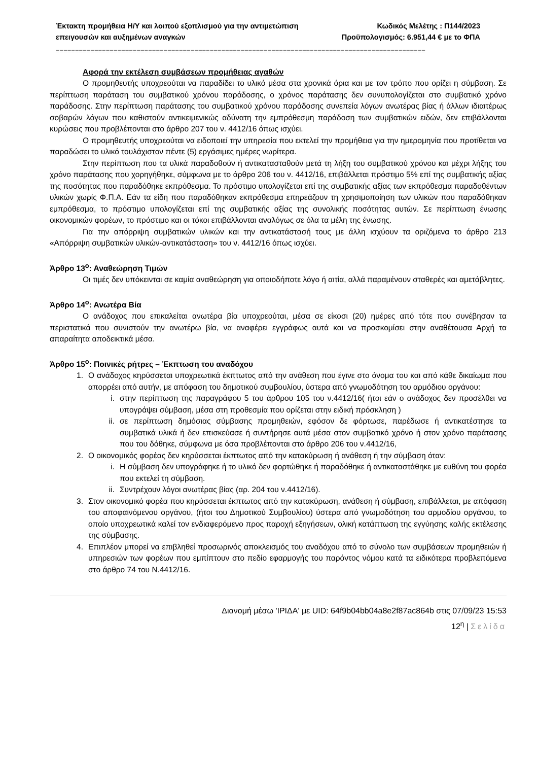Έκτακτη προμήθεια Η/Υ και λοιπού εξοπλισμού για την αντιμετώπιση
επειγουσών και αυξημένων αναγκών
Κωδικός Μελέτης : Π144/2023
Προϋπολογισμός: 6.951,44 € με το ΦΠΑ
================================================================================================
Αφορά την εκτέλεση συμβάσεων προμήθειας αγαθών
Ο προμηθευτής υποχρεούται να παραδίδει το υλικό μέσα στα χρονικά όρια και με τον τρόπο που ορίζει η σύμβαση. Σε περίπτωση παράταση του συμβατικού χρόνου παράδοσης, ο χρόνος παράτασης δεν συνυπολογίζεται στο συμβατικό χρόνο παράδοσης. Στην περίπτωση παράτασης του συμβατικού χρόνου παράδοσης συνεπεία λόγων ανωτέρας βίας ή άλλων ιδιαιτέρως σοβαρών λόγων που καθιστούν αντικειμενικώς αδύνατη την εμπρόθεσμη παράδοση των συμβατικών ειδών, δεν επιβάλλονται κυρώσεις που προβλέπονται στο άρθρο 207 του ν. 4412/16 όπως ισχύει.
Ο προμηθευτής υποχρεούται να ειδοποιεί την υπηρεσία που εκτελεί την προμήθεια για την ημερομηνία που προτίθεται να παραδώσει το υλικό τουλάχιστον πέντε (5) εργάσιμες ημέρες νωρίτερα.
Στην περίπτωση που τα υλικά παραδοθούν ή αντικατασταθούν μετά τη λήξη του συμβατικού χρόνου και μέχρι λήξης του χρόνο παράτασης που χορηγήθηκε, σύμφωνα με το άρθρο 206 του ν. 4412/16, επιβάλλεται πρόστιμο 5% επί της συμβατικής αξίας της ποσότητας που παραδόθηκε εκπρόθεσμα. Το πρόστιμο υπολογίζεται επί της συμβατικής αξίας των εκπρόθεσμα παραδοθέντων υλικών χωρίς Φ.Π.Α. Εάν τα είδη που παραδόθηκαν εκπρόθεσμα επηρεάζουν τη χρησιμοποίηση των υλικών που παραδόθηκαν εμπρόθεσμα, το πρόστιμο υπολογίζεται επί της συμβατικής αξίας της συνολικής ποσότητας αυτών. Σε περίπτωση ένωσης οικονομικών φορέων, το πρόστιμο και οι τόκοι επιβάλλονται αναλόγως σε όλα τα μέλη της ένωσης.
Για την απόρριψη συμβατικών υλικών και την αντικατάστασή τους με άλλη ισχύουν τα οριζόμενα το άρθρο 213 «Απόρριψη συμβατικών υλικών-αντικατάσταση» του ν. 4412/16 όπως ισχύει.
Άρθρο 13<sup>ο</sup>: Αναθεώρηση Τιμών
Οι τιμές δεν υπόκεινται σε καμία αναθεώρηση για οποιοδήποτε λόγο ή αιτία, αλλά παραμένουν σταθερές και αμετάβλητες.
Άρθρο 14<sup>ο</sup>: Ανωτέρα Βία
Ο ανάδοχος που επικαλείται ανωτέρα βία υποχρεούται, μέσα σε είκοσι (20) ημέρες από τότε που συνέβησαν τα περιστατικά που συνιστούν την ανωτέρω βία, να αναφέρει εγγράφως αυτά και να προσκομίσει στην αναθέτουσα Αρχή τα απαραίτητα αποδεικτικά μέσα.
Άρθρο 15<sup>ο</sup>: Ποινικές ρήτρες – Έκπτωση του αναδόχου
1. Ο ανάδοχος κηρύσσεται υποχρεωτικά έκπτωτος από την ανάθεση που έγινε στο όνομα του και από κάθε δικαίωμα που απορρέει από αυτήν, με απόφαση του δημοτικού συμβουλίου, ύστερα από γνωμοδότηση του αρμόδιου οργάνου:
i. στην περίπτωση της παραγράφου 5 του άρθρου 105 του ν.4412/16( ήτοι εάν ο ανάδοχος δεν προσέλθει να υπογράψει σύμβαση, μέσα στη προθεσμία που ορίζεται στην ειδική πρόσκληση )
ii. σε περίπτωση δημόσιας σύμβασης προμηθειών, εφόσον δε φόρτωσε, παρέδωσε ή αντικατέστησε τα συμβατικά υλικά ή δεν επισκεύασε ή συντήρησε αυτά μέσα στον συμβατικό χρόνο ή στον χρόνο παράτασης που του δόθηκε, σύμφωνα με όσα προβλέπονται στο άρθρο 206 του ν.4412/16,
2. Ο οικονομικός φορέας δεν κηρύσσεται έκπτωτος από την κατακύρωση ή ανάθεση ή την σύμβαση όταν:
i. Η σύμβαση δεν υπογράφηκε ή το υλικό δεν φορτώθηκε ή παραδόθηκε ή αντικαταστάθηκε με ευθύνη του φορέα που εκτελεί τη σύμβαση.
ii. Συντρέχουν λόγοι ανωτέρας βίας (αρ. 204 του ν.4412/16).
3. Στον οικονομικό φορέα που κηρύσσεται έκπτωτος από την κατακύρωση, ανάθεση ή σύμβαση, επιβάλλεται, με απόφαση του αποφαινόμενου οργάνου, (ήτοι του Δημοτικού Συμβουλίου) ύστερα από γνωμοδότηση του αρμοδίου οργάνου, το οποίο υποχρεωτικά καλεί τον ενδιαφερόμενο προς παροχή εξηγήσεων, ολική κατάπτωση της εγγύησης καλής εκτέλεσης της σύμβασης.
4. Επιπλέον μπορεί να επιβληθεί προσωρινός αποκλεισμός του αναδόχου από το σύνολο των συμβάσεων προμηθειών ή υπηρεσιών των φορέων που εμπίπτουν στο πεδίο εφαρμογής του παρόντος νόμου κατά τα ειδικότερα προβλεπόμενα στο άρθρο 74 του Ν.4412/16.
Διανομή μέσω 'ΙΡΙΔΑ' με UID: 64f9b04bb04a8e2f87ac864b στις 07/09/23 15:53
12<sup>η</sup> | Σελίδα